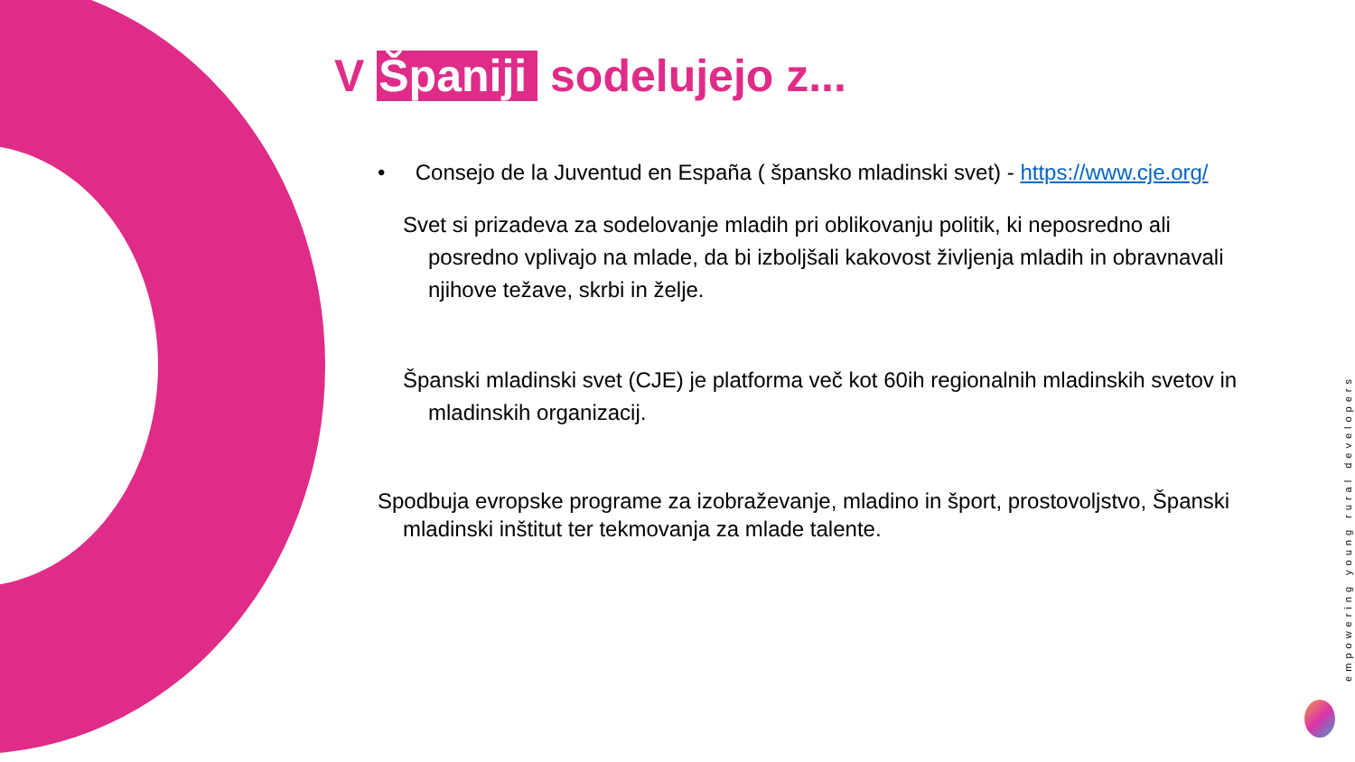V Španiji sodelujejo z...
• Consejo de la Juventud en España ( špansko mladinski svet) - https://www.cje.org/
Svet si prizadeva za sodelovanje mladih pri oblikovanju politik, ki neposredno ali posredno vplivajo na mlade, da bi izboljšali kakovost življenja mladih in obravnavali njihove težave, skrbi in želje.
Španski mladinski svet (CJE) je platforma več kot 60ih regionalnih mladinskih svetov in mladinskih organizacij.
Spodbuja evropske programe za izobraževanje, mladino in šport, prostovoljstvo, Španski mladinski inštitut ter tekmovanja za mlade talente.
empowering young rural developers